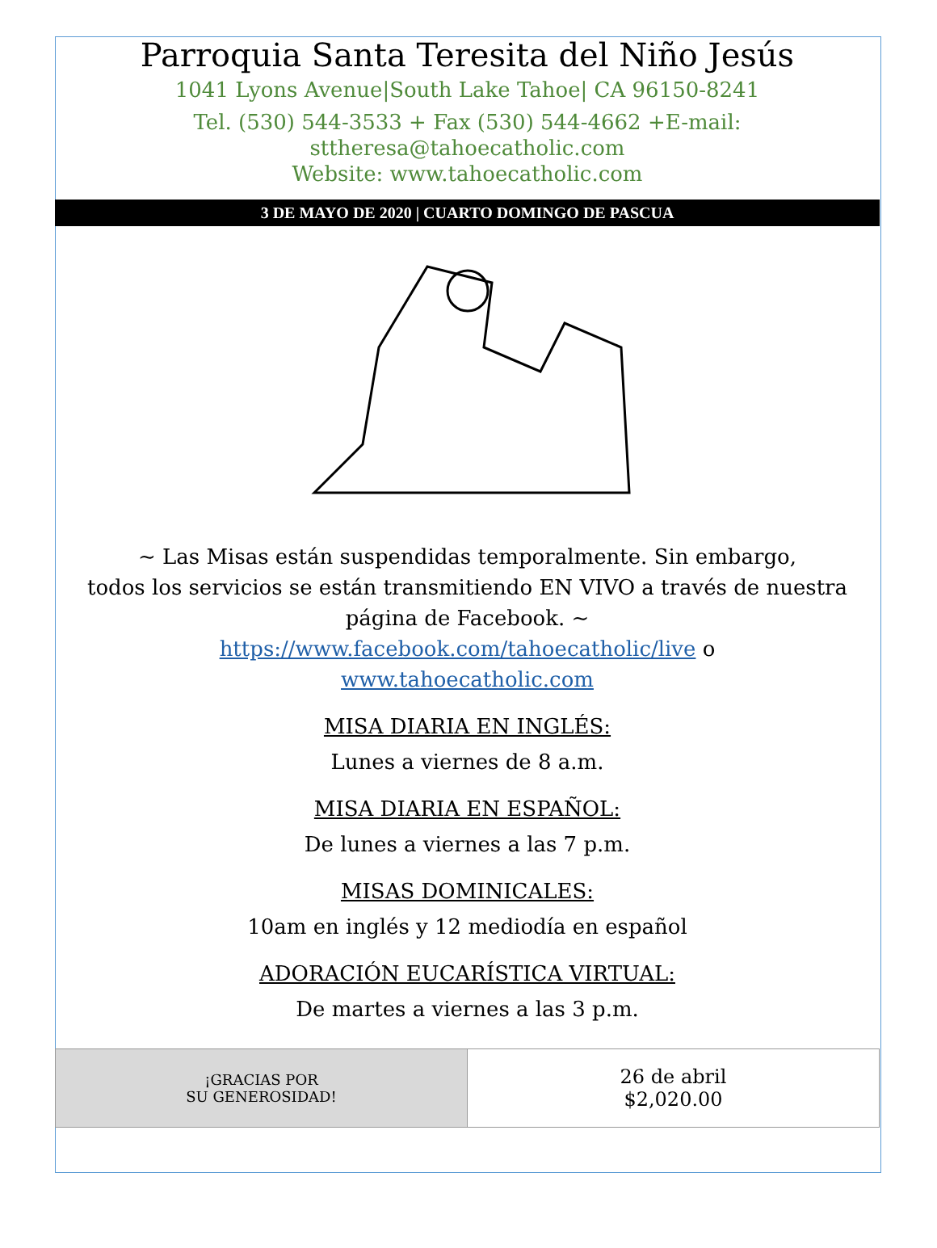Parroquia Santa Teresita del Niño Jesús
1041 Lyons Avenue|South Lake Tahoe| CA 96150-8241
Tel. (530) 544-3533 + Fax (530) 544-4662 +E-mail:
sttheresa@tahoecatholic.com
Website: www.tahoecatholic.com
3 DE MAYO DE 2020 | CUARTO DOMINGO DE PASCUA
~ Las Misas están suspendidas temporalmente. Sin embargo,
todos los servicios se están transmitiendo EN VIVO a través de nuestra página de Facebook. ~
https://www.facebook.com/tahoecatholic/live o
www.tahoecatholic.com
MISA DIARIA EN INGLÉS:
Lunes a viernes de 8 a.m.
MISA DIARIA EN ESPAÑOL:
De lunes a viernes a las 7 p.m.
MISAS DOMINICALES:
10am en inglés y 12 mediodía en español
ADORACIÓN EUCARÍSTICA VIRTUAL:
De martes a viernes a las 3 p.m.
| ¡GRACIAS POR SU GENEROSIDAD! | 26 de abril $2,020.00 |